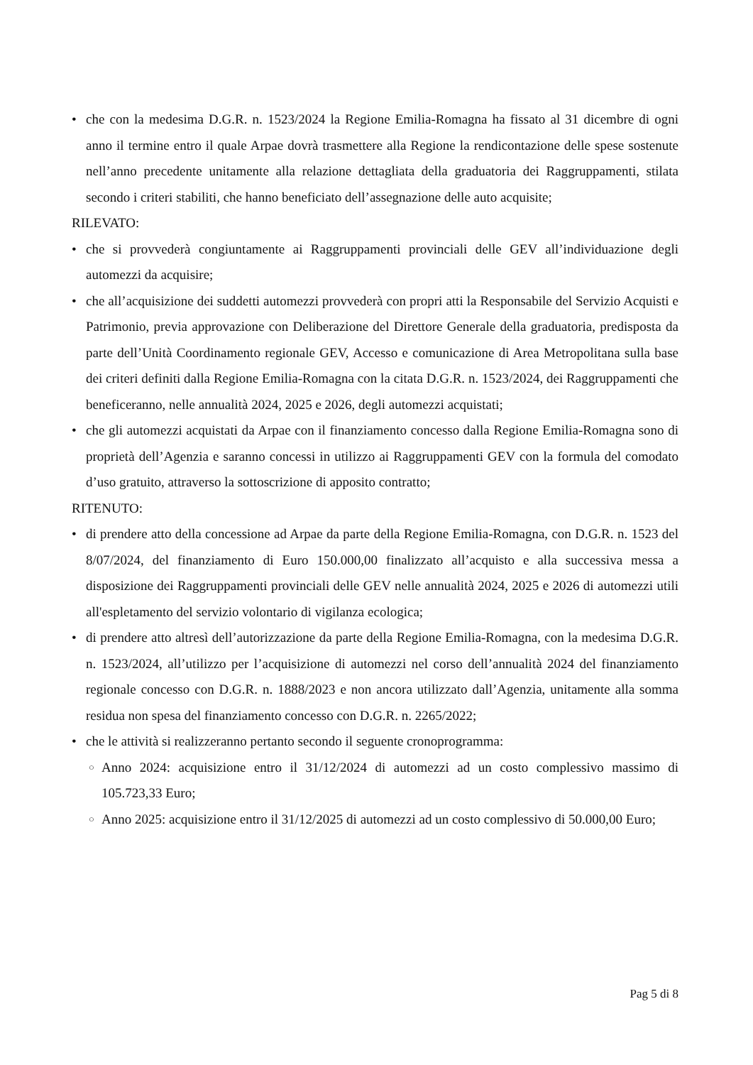• che con la medesima D.G.R. n. 1523/2024 la Regione Emilia-Romagna ha fissato al 31 dicembre di ogni anno il termine entro il quale Arpae dovrà trasmettere alla Regione la rendicontazione delle spese sostenute nell’anno precedente unitamente alla relazione dettagliata della graduatoria dei Raggruppamenti, stilata secondo i criteri stabiliti, che hanno beneficiato dell’assegnazione delle auto acquisite;
RILEVATO:
• che si provvederà congiuntamente ai Raggruppamenti provinciali delle GEV all’individuazione degli automezzi da acquisire;
• che all’acquisizione dei suddetti automezzi provvederà con propri atti la Responsabile del Servizio Acquisti e Patrimonio, previa approvazione con Deliberazione del Direttore Generale della graduatoria, predisposta da parte dell’Unità Coordinamento regionale GEV, Accesso e comunicazione di Area Metropolitana sulla base dei criteri definiti dalla Regione Emilia-Romagna con la citata D.G.R. n. 1523/2024, dei Raggruppamenti che beneficeranno, nelle annualità 2024, 2025 e 2026, degli automezzi acquistati;
• che gli automezzi acquistati da Arpae con il finanziamento concesso dalla Regione Emilia-Romagna sono di proprietà dell’Agenzia e saranno concessi in utilizzo ai Raggruppamenti GEV con la formula del comodato d’uso gratuito, attraverso la sottoscrizione di apposito contratto;
RITENUTO:
• di prendere atto della concessione ad Arpae da parte della Regione Emilia-Romagna, con D.G.R. n. 1523 del 8/07/2024, del finanziamento di Euro 150.000,00 finalizzato all’acquisto e alla successiva messa a disposizione dei Raggruppamenti provinciali delle GEV nelle annualità 2024, 2025 e 2026 di automezzi utili all'espletamento del servizio volontario di vigilanza ecologica;
• di prendere atto altresì dell’autorizzazione da parte della Regione Emilia-Romagna, con la medesima D.G.R. n. 1523/2024, all’utilizzo per l’acquisizione di automezzi nel corso dell’annualità 2024 del finanziamento regionale concesso con D.G.R. n. 1888/2023 e non ancora utilizzato dall’Agenzia, unitamente alla somma residua non spesa del finanziamento concesso con D.G.R. n. 2265/2022;
• che le attività si realizzeranno pertanto secondo il seguente cronoprogramma:
○ Anno 2024: acquisizione entro il 31/12/2024 di automezzi ad un costo complessivo massimo di 105.723,33 Euro;
○ Anno 2025: acquisizione entro il 31/12/2025 di automezzi ad un costo complessivo di 50.000,00 Euro;
Pag 5 di 8